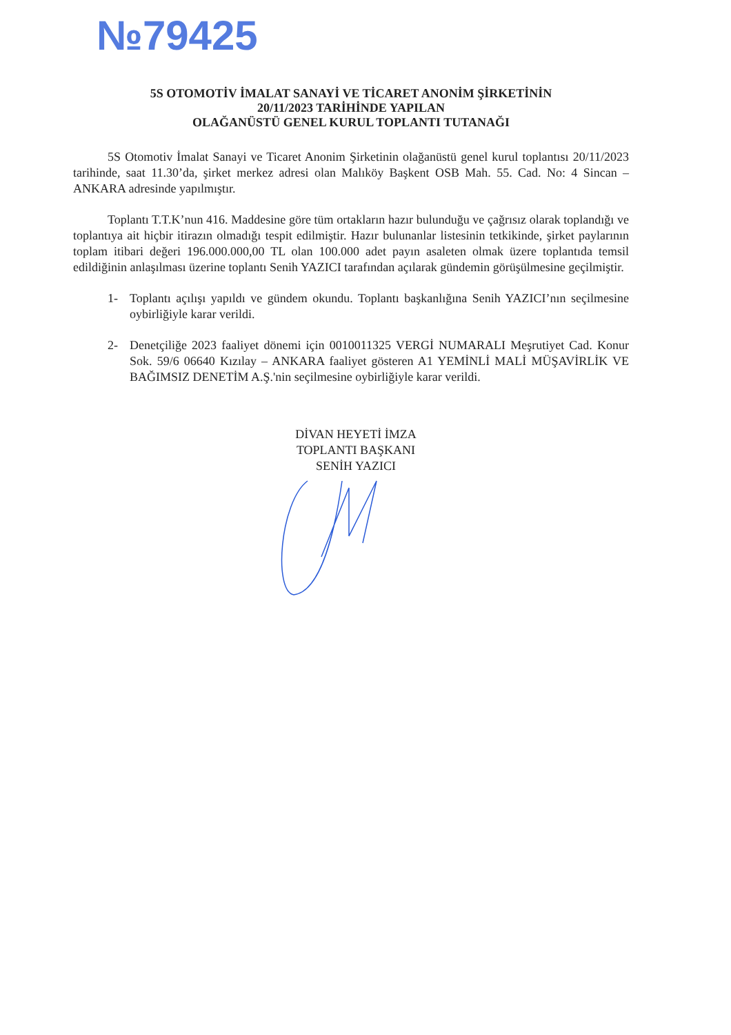№79425
5S OTOMOTİV İMALAT SANAYİ VE TİCARET ANONİM ŞİRKETİNİN
20/11/2023 TARİHİNDE YAPILAN
OLAĞANÜSTÜ GENEL KURUL TOPLANTI TUTANAĞI
5S Otomotiv İmalat Sanayi ve Ticaret Anonim Şirketinin olağanüstü genel kurul toplantısı 20/11/2023 tarihinde, saat 11.30’da, şirket merkez adresi olan Malıköy Başkent OSB Mah. 55. Cad. No: 4 Sincan – ANKARA adresinde yapılmıştır.
Toplantı T.T.K’nun 416. Maddesine göre tüm ortakların hazır bulunduğu ve çağrısız olarak toplandığı ve toplantıya ait hiçbir itirazın olmadığı tespit edilmiştir. Hazır bulunanlar listesinin tetkikinde, şirket paylarının toplam itibari değeri 196.000.000,00 TL olan 100.000 adet payın asaleten olmak üzere toplantıda temsil edildiğinin anlaşılması üzerine toplantı Senih YAZICI tarafından açılarak gündemin görüşülmesine geçilmiştir.
1- Toplantı açılışı yapıldı ve gündem okundu. Toplantı başkanlığına Senih YAZICI’nın seçilmesine oybirliğiyle karar verildi.
2- Denetçiliğe 2023 faaliyet dönemi için 0010011325 VERGİ NUMARALI Meşrutiyet Cad. Konur Sok. 59/6 06640 Kızılay – ANKARA faaliyet gösteren A1 YEMİNLİ MALİ MÜŞAVİRLİK VE BAĞIMSIZ DENETİM A.Ş.'nin seçilmesine oybirliğiyle karar verildi.
DİVAN HEYETİ İMZA
TOPLANTI BAŞKANI
SENİH YAZICI